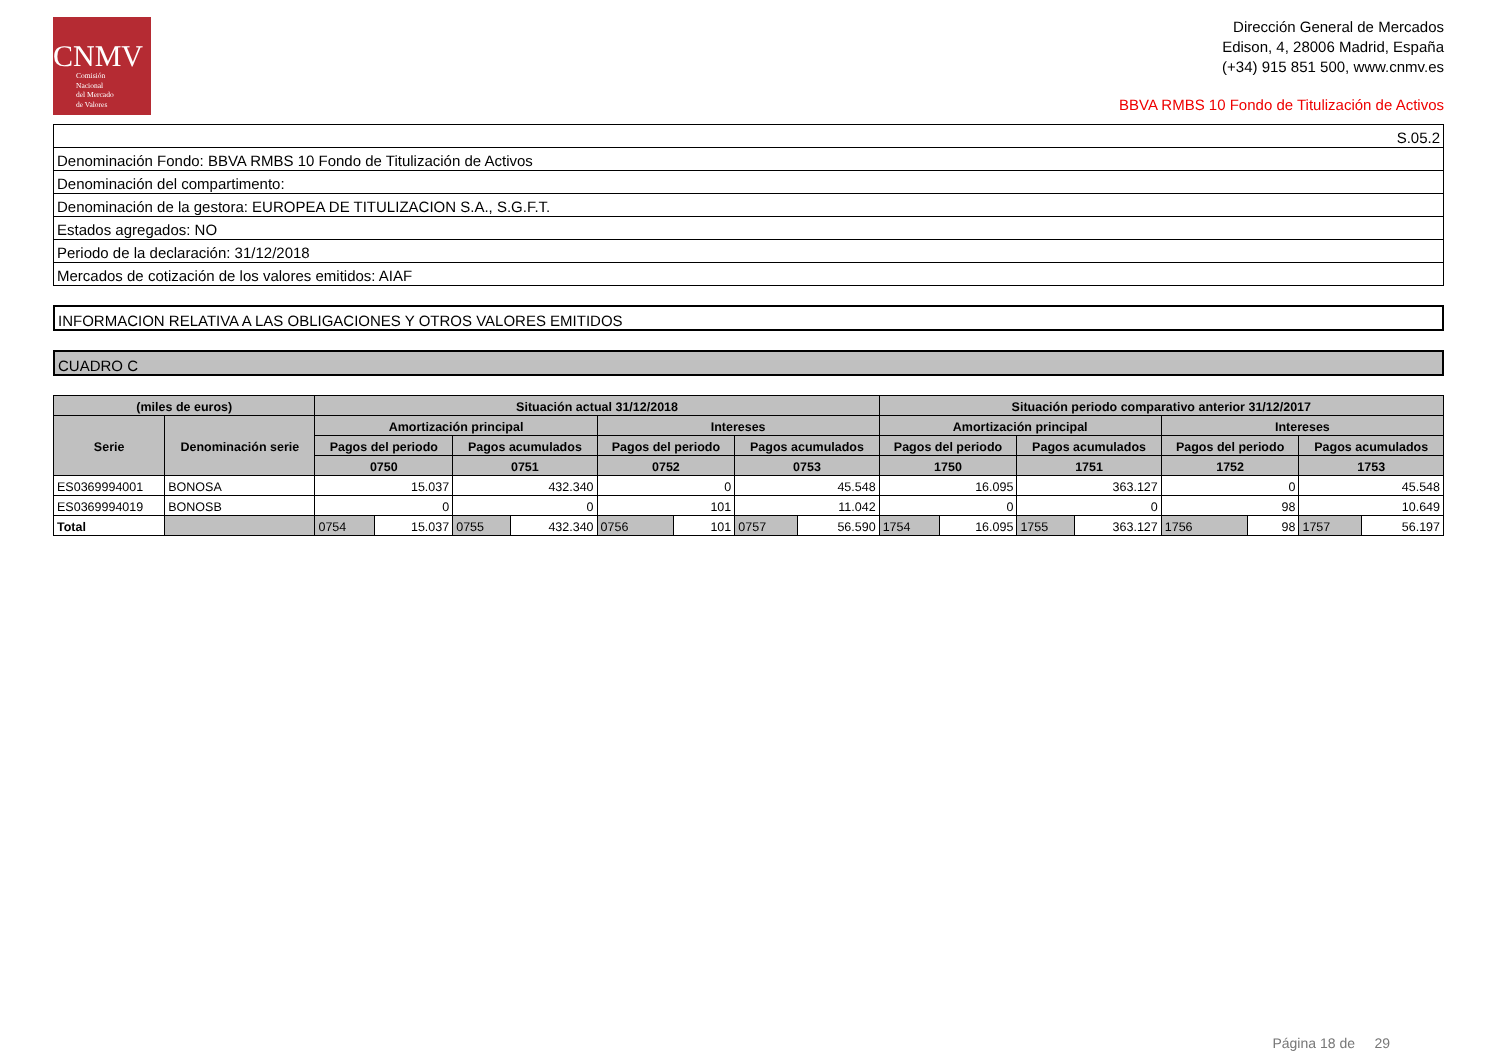CNMV
Comisión
Nacional
del Mercado
de Valores
Dirección General de Mercados
Edison, 4, 28006 Madrid, España
(+34) 915 851 500, www.cnmv.es
BBVA RMBS 10 Fondo de Titulización de Activos
| S.05.2 |
| Denominación Fondo: BBVA RMBS 10 Fondo de Titulización de Activos |
| Denominación del compartimento: |
| Denominación de la gestora: EUROPEA DE TITULIZACION S.A., S.G.F.T. |
| Estados agregados: NO |
| Periodo de la declaración: 31/12/2018 |
| Mercados de cotización de los valores emitidos: AIAF |
INFORMACION RELATIVA A LAS OBLIGACIONES Y OTROS VALORES EMITIDOS
CUADRO C
| (miles de euros) | | Situación actual 31/12/2018 | | | | | | | | Situación periodo comparativo anterior 31/12/2017 | | | | | | | |
| --- | --- | --- | --- | --- | --- | --- | --- | --- | --- | --- | --- | --- | --- | --- | --- | --- | --- |
| Serie | Denominación serie | Amortización principal | | | | Intereses | | | | Amortización principal | | | | Intereses | | | |
| | | Pagos del periodo | | Pagos acumulados | | Pagos del periodo | | Pagos acumulados | | Pagos del periodo | | Pagos acumulados | | Pagos del periodo | | Pagos acumulados | |
| | | 0750 | | 0751 | | 0752 | | 0753 | | 1750 | | 1751 | | 1752 | | 1753 | |
| ES0369994001 | BONOSA | 15.037 | | 432.340 | | 0 | | 45.548 | | 16.095 | | 363.127 | | 0 | | 45.548 | |
| ES0369994019 | BONOSB | 0 | | 0 | | 101 | | 11.042 | | 0 | | 0 | | 98 | | 10.649 | |
| Total | | 0754 | 15.037 | 0755 | 432.340 | 0756 | 101 | 0757 | 56.590 | 1754 | 16.095 | 1755 | 363.127 | 1756 | 98 | 1757 | 56.197 |
Página 18 de 29